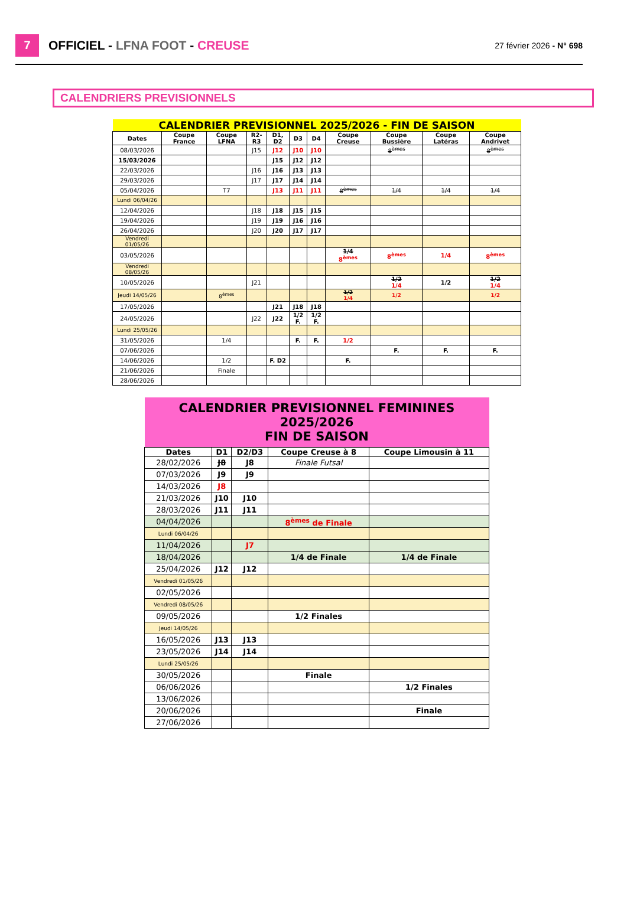7
OFFICIEL - LFNA FOOT - CREUSE
27 février 2026 - N° 698
CALENDRIERS PREVISIONNELS
| CALENDRIER PREVISIONNEL 2025/2026 - FIN DE SAISON | | | | | | | | | | |
| Dates | Coupe France | Coupe LFNA | R2-R3 | D1, D2 | D3 | D4 | Coupe Creuse | Coupe Bussière | Coupe Latéras | Coupe Andrivet |
| 08/03/2026 | | | J15 | J12 | J10 | J10 | | 8<sup>èmes</sup> | | 8<sup>èmes</sup> |
| 15/03/2026 | | | | J15 | J12 | J12 | | | | |
| 22/03/2026 | | | J16 | J16 | J13 | J13 | | | | |
| 29/03/2026 | | | J17 | J17 | J14 | J14 | | | | |
| 05/04/2026 | | T7 | | J13 | J11 | J11 | 8<sup>èmes</sup> | 1/4 | 1/4 | 1/4 |
| Lundi 06/04/26 | | | | | | | | | | |
| 12/04/2026 | | | J18 | J18 | J15 | J15 | | | | |
| 19/04/2026 | | | J19 | J19 | J16 | J16 | | | | |
| 26/04/2026 | | | J20 | J20 | J17 | J17 | | | | |
| Vendredi 01/05/26 | | | | | | | | | | |
| 03/05/2026 | | | | | | | 1/4 8<sup>èmes</sup> | 8<sup>èmes</sup> | 1/4 | 8<sup>èmes</sup> |
| Vendredi 08/05/26 | | | | | | | | | | |
| 10/05/2026 | | | J21 | | | | | 1/2 1/4 | 1/2 | 1/2 1/4 |
| Jeudi 14/05/26 | | 8<sup>èmes</sup> | | | | | 1/2 1/4 | 1/2 | | 1/2 |
| 17/05/2026 | | | | J21 | J18 | J18 | | | | |
| 24/05/2026 | | | J22 | J22 | 1/2 F. | 1/2 F. | | | | |
| Lundi 25/05/26 | | | | | | | | | | |
| 31/05/2026 | | 1/4 | | | F. | F. | 1/2 | | | |
| 07/06/2026 | | | | | | | | F. | F. | F. |
| 14/06/2026 | | 1/2 | | F. D2 | | | F. | | | |
| 21/06/2026 | | Finale | | | | | | | | |
| 28/06/2026 | | | | | | | | | | |
| CALENDRIER PREVISIONNEL FEMININES 2025/2026 FIN DE SAISON | | | | |
| Dates | D1 | D2/D3 | Coupe Creuse à 8 | Coupe Limousin à 11 |
| 28/02/2026 | J8 | J8 | Finale Futsal | |
| 07/03/2026 | J9 | J9 | | |
| 14/03/2026 | J8 | | | |
| 21/03/2026 | J10 | J10 | | |
| 28/03/2026 | J11 | J11 | | |
| 04/04/2026 | | | 8<sup>èmes</sup> de Finale | |
| Lundi 06/04/26 | | | | |
| 11/04/2026 | | J7 | | |
| 18/04/2026 | | | 1/4 de Finale | 1/4 de Finale |
| 25/04/2026 | J12 | J12 | | |
| Vendredi 01/05/26 | | | | |
| 02/05/2026 | | | | |
| Vendredi 08/05/26 | | | | |
| 09/05/2026 | | | 1/2 Finales | |
| Jeudi 14/05/26 | | | | |
| 16/05/2026 | J13 | J13 | | |
| 23/05/2026 | J14 | J14 | | |
| Lundi 25/05/26 | | | | |
| 30/05/2026 | | | Finale | |
| 06/06/2026 | | | | 1/2 Finales |
| 13/06/2026 | | | | |
| 20/06/2026 | | | | Finale |
| 27/06/2026 | | | | |